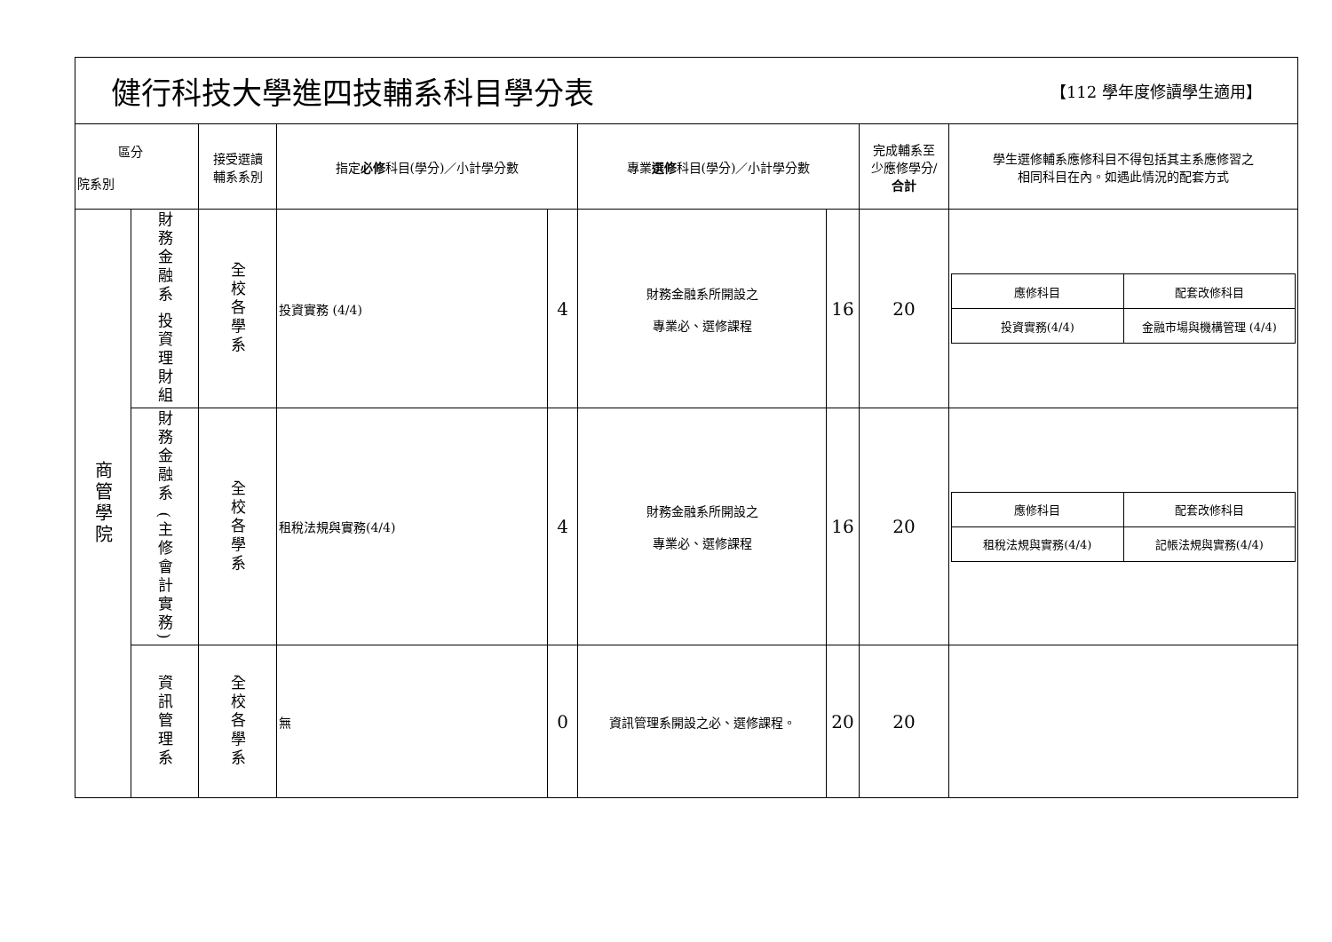健行科技大學進四技輔系科目學分表
【112 學年度修讀學生適用】
| 區分 院系別 | | 接受選讀 輔系系別 | 指定 必修 科目(學分)／小計學分數 | | 專業 選修 科目(學分)／小計學分數 | | 完成輔系至 少應修學分/ 合計 | 學生選修輔系應修科目不得包括其主系應修習之 相同科目在內。如遇此情況的配套方式 |
| --- | --- | --- | --- | --- | --- | --- | --- | --- |
| 商管學院 | 財務金融系 投資理財組 | 全校各學系 | 投資實務 (4/4) | 4 | 財務金融系所開設之 專業必、選修課程 | 16 | 20 | / 應修科目 / 配套改修科目 / / 投資實務(4/4) / 金融市場與機構管理 (4/4) / |
| | 財務金融系 (主修會計實務) | 全校各學系 | 租稅法規與實務(4/4) | 4 | 財務金融系所開設之 專業必、選修課程 | 16 | 20 | / 應修科目 / 配套改修科目 / / 租稅法規與實務(4/4) / 記帳法規與實務(4/4) / |
| | 資訊管理系 | 全校各學系 | 無 | 0 | 資訊管理系開設之必、選修課程。 | 20 | 20 | |